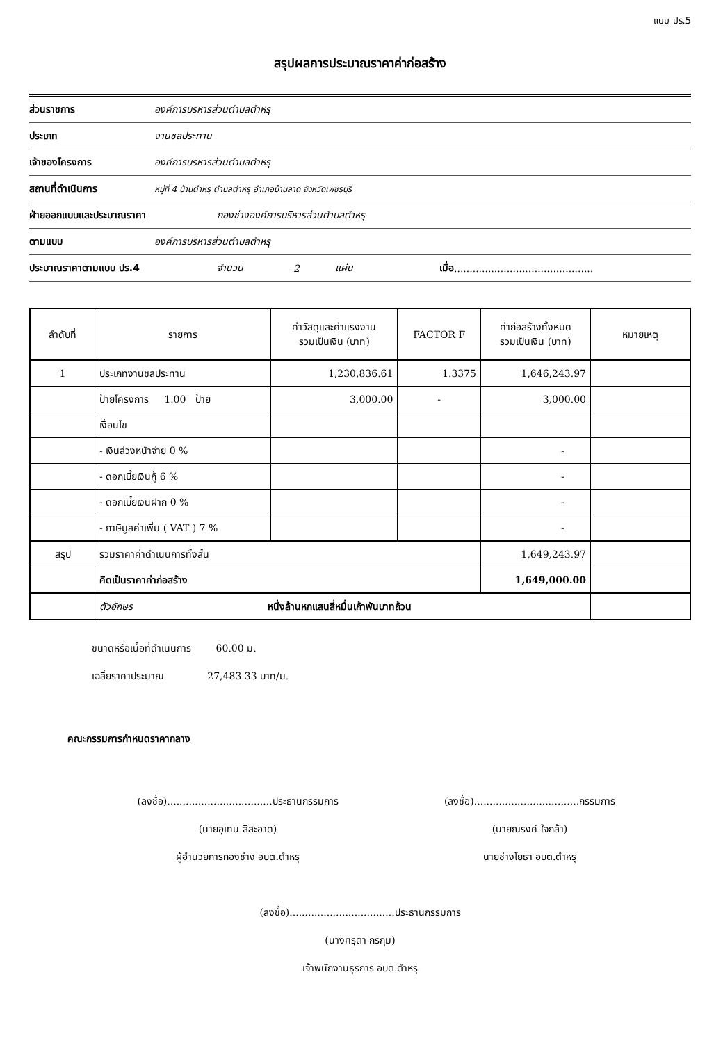แบบ ปร.5
สรุปผลการประมาณราคาค่าก่อสร้าง
ส่วนราชการ องค์การบริหารส่วนตำบลตำหรุ
ประเภท งานชลประทาน
เจ้าของโครงการ องค์การบริหารส่วนตำบลตำหรุ
สถานที่ดำเนินการ หมู่ที่ 4 บ้านตำหรุ ตำบลตำหรุ อำเภอบ้านลาด จังหวัดเพชรบุรี
ฝ่ายออกแบบและประมาณราคา กองช่างองค์การบริหารส่วนตำบลตำหรุ
ตามแบบ องค์การบริหารส่วนตำบลตำหรุ
ประมาณราคาตามแบบ ปร.4 จำนวน 2 แผ่น เมื่อ.............................................
| ลำดับที่ | รายการ | ค่าวัสดุและค่าแรงงาน รวมเป็นเงิน (บาท) | FACTOR F | ค่าก่อสร้างทั้งหมด รวมเป็นเงิน (บาท) | หมายเหตุ |
| --- | --- | --- | --- | --- | --- |
| 1 | ประเภทงานชลประทาน | 1,230,836.61 | 1.3375 | 1,646,243.97 | |
| | ป้ายโครงการ 1.00 ป้าย | 3,000.00 | - | 3,000.00 | |
| | เงื่อนไข | | | | |
| | - เงินล่วงหน้าจ่าย 0 % | | | - | |
| | - ดอกเบี้ยเงินกู้ 6 % | | | - | |
| | - ดอกเบี้ยเงินฝาก 0 % | | | - | |
| | - ภาษีมูลค่าเพิ่ม ( VAT ) 7 % | | | - | |
| สรุป | รวมราคาค่าดำเนินการทั้งสิ้น | | | 1,649,243.97 | |
| | คิดเป็นราคาค่าก่อสร้าง | | | 1,649,000.00 | |
| | ตัวอักษร หนึ่งล้านหกแสนสี่หมื่นเก้าพันบาทถ้วน | | | | |
ขนาดหรือเนื้อที่ดำเนินการ 60.00 ม.
เฉลี่ยราคาประมาณ 27,483.33 บาท/ม.
คณะกรรมการกำหนดราคากลาง
(ลงชื่อ)..................................ประธานกรรมการ
(นายอุเทน สีสะอาด)
ผู้อำนวยการกองช่าง อบต.ตำหรุ
(ลงชื่อ)..................................กรรมการ
(นายณรงค์ ใจกล้า)
นายช่างโยธา อบต.ตำหรุ
(ลงชื่อ)..................................ประธานกรรมการ
(นางศรุตา กรกุม)
เจ้าพนักงานธุรการ อบต.ตำหรุ